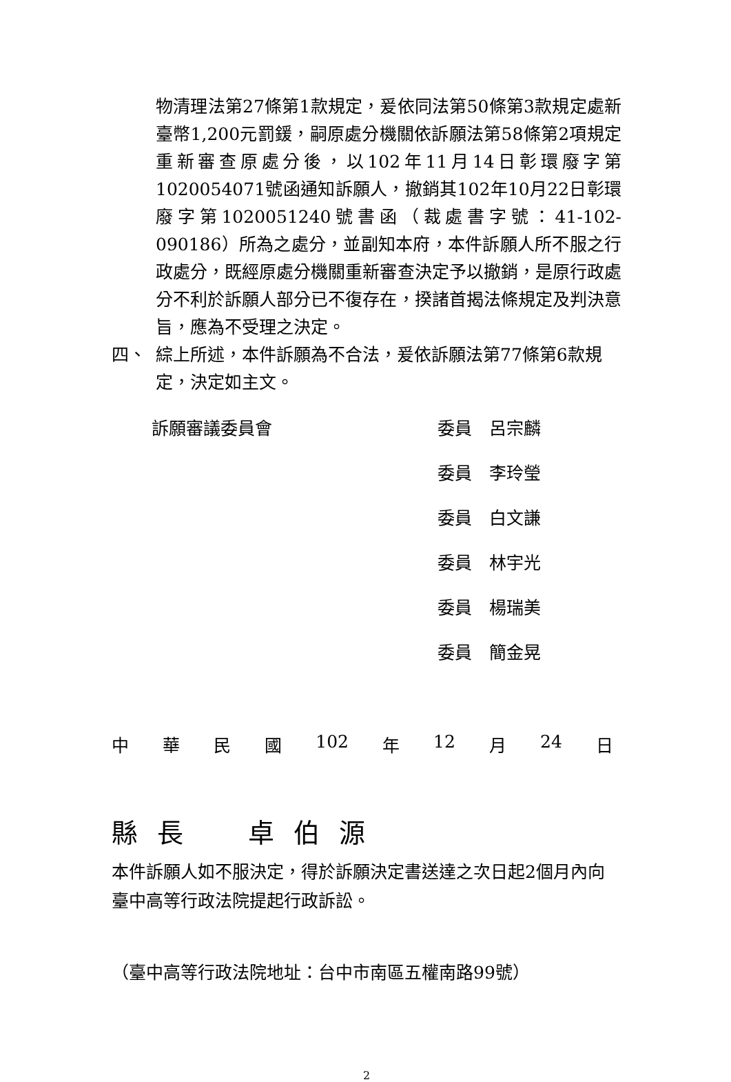物清理法第27條第1款規定，爰依同法第50條第3款規定處新臺幣1,200元罰鍰，嗣原處分機關依訴願法第58條第2項規定重新審查原處分後，以102年11月14日彰環廢字第1020054071號函通知訴願人，撤銷其102年10月22日彰環廢字第1020051240號書函（裁處書字號：41-102-090186）所為之處分，並副知本府，本件訴願人所不服之行政處分，既經原處分機關重新審查決定予以撤銷，是原行政處分不利於訴願人部分已不復存在，揆諸首揭法條規定及判決意旨，應為不受理之決定。
四、 綜上所述，本件訴願為不合法，爰依訴願法第77條第6款規定，決定如主文。
訴願審議委員會 委員　呂宗麟
委員　李玲瑩
委員　白文謙
委員　林宇光
委員　楊瑞美
委員　簡金晃
中華民國 102 年 12 月 24 日
縣長　卓伯源
本件訴願人如不服決定，得於訴願決定書送達之次日起2個月內向臺中高等行政法院提起行政訴訟。
（臺中高等行政法院地址：台中市南區五權南路99號）
2